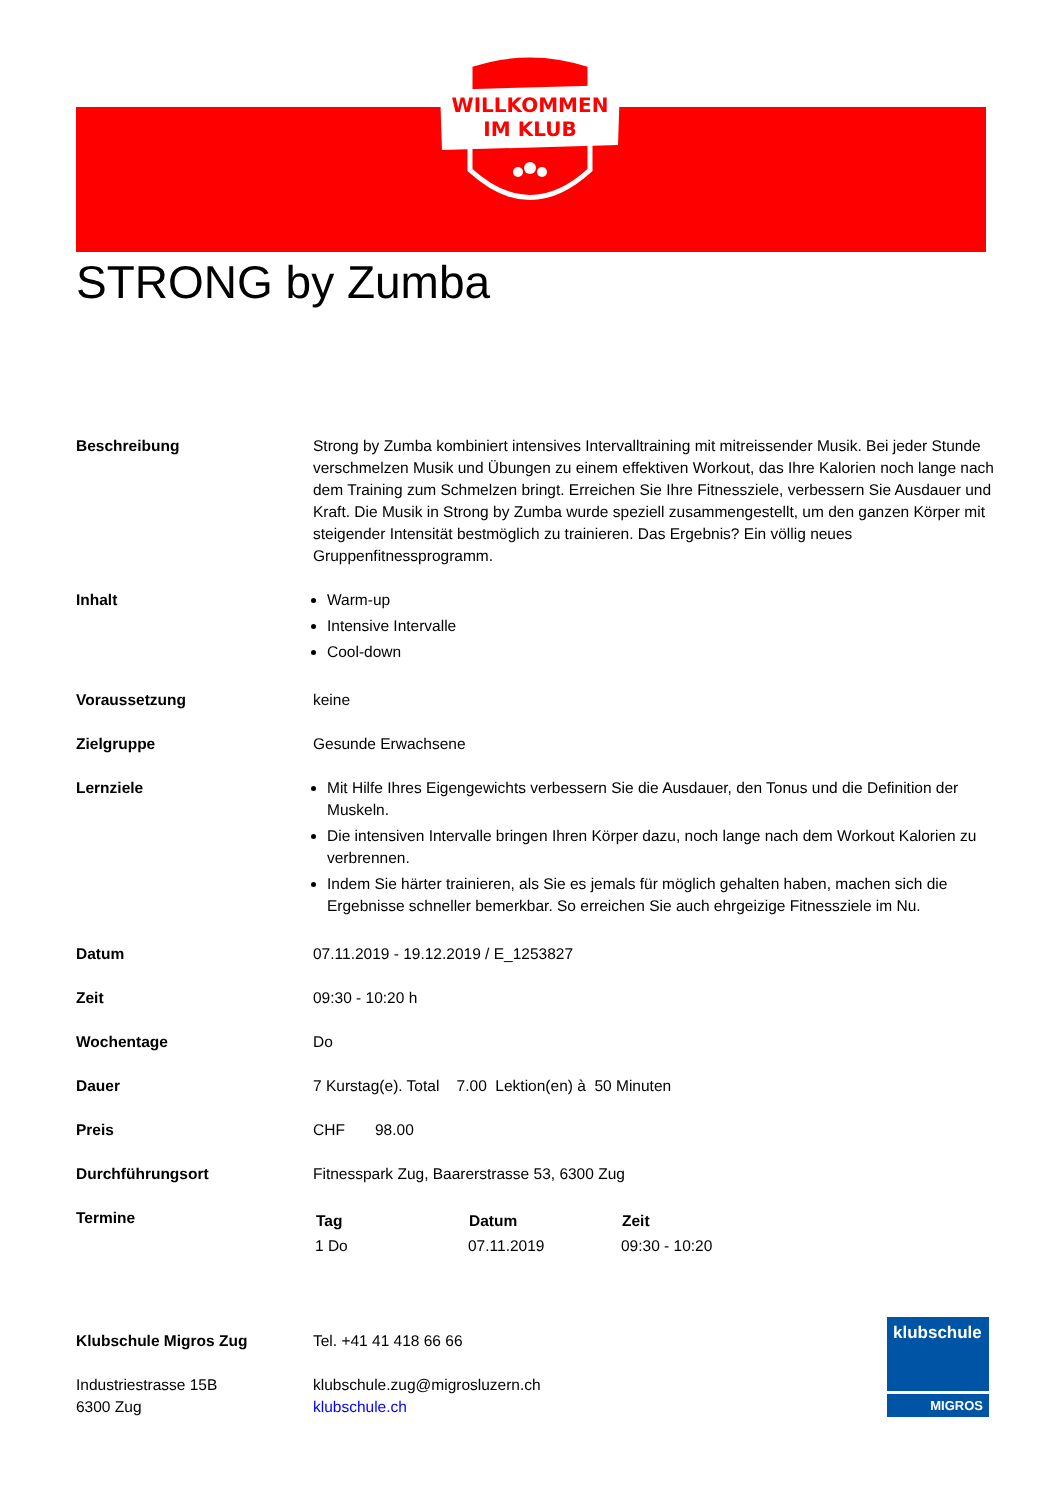WILLKOMMEN
IM KLUB
STRONG by Zumba
| Beschreibung | Strong by Zumba kombiniert intensives Intervalltraining mit mitreissender Musik. Bei jeder Stunde verschmelzen Musik und Übungen zu einem effektiven Workout, das Ihre Kalorien noch lange nach dem Training zum Schmelzen bringt. Erreichen Sie Ihre Fitnessziele, verbessern Sie Ausdauer und Kraft. Die Musik in Strong by Zumba wurde speziell zusammengestellt, um den ganzen Körper mit steigender Intensität bestmöglich zu trainieren. Das Ergebnis? Ein völlig neues Gruppenfitnessprogramm. |
| Inhalt | Warm-up Intensive Intervalle Cool-down |
| Voraussetzung | keine |
| Zielgruppe | Gesunde Erwachsene |
| Lernziele | Mit Hilfe Ihres Eigengewichts verbessern Sie die Ausdauer, den Tonus und die Definition der Muskeln. Die intensiven Intervalle bringen Ihren Körper dazu, noch lange nach dem Workout Kalorien zu verbrennen. Indem Sie härter trainieren, als Sie es jemals für möglich gehalten haben, machen sich die Ergebnisse schneller bemerkbar. So erreichen Sie auch ehrgeizige Fitnessziele im Nu. |
| Datum | 07.11.2019 - 19.12.2019 / E_1253827 |
| Zeit | 09:30 - 10:20 h |
| Wochentage | Do |
| Dauer | 7 Kurstag(e). Total 7.00 Lektion(en) à 50 Minuten |
| Preis | CHF 98.00 |
| Durchführungsort | Fitnesspark Zug, Baarerstrasse 53, 6300 Zug |
| Termine | / Tag / Datum / Zeit / / --- / --- / --- / / 1 Do / 07.11.2019 / 09:30 - 10:20 / |
Klubschule Migros Zug
Industriestrasse 15B
6300 Zug
Tel. +41 41 418 66 66
klubschule.zug@migrosluzern.ch
klubschule.ch
klubschule
MIGROS